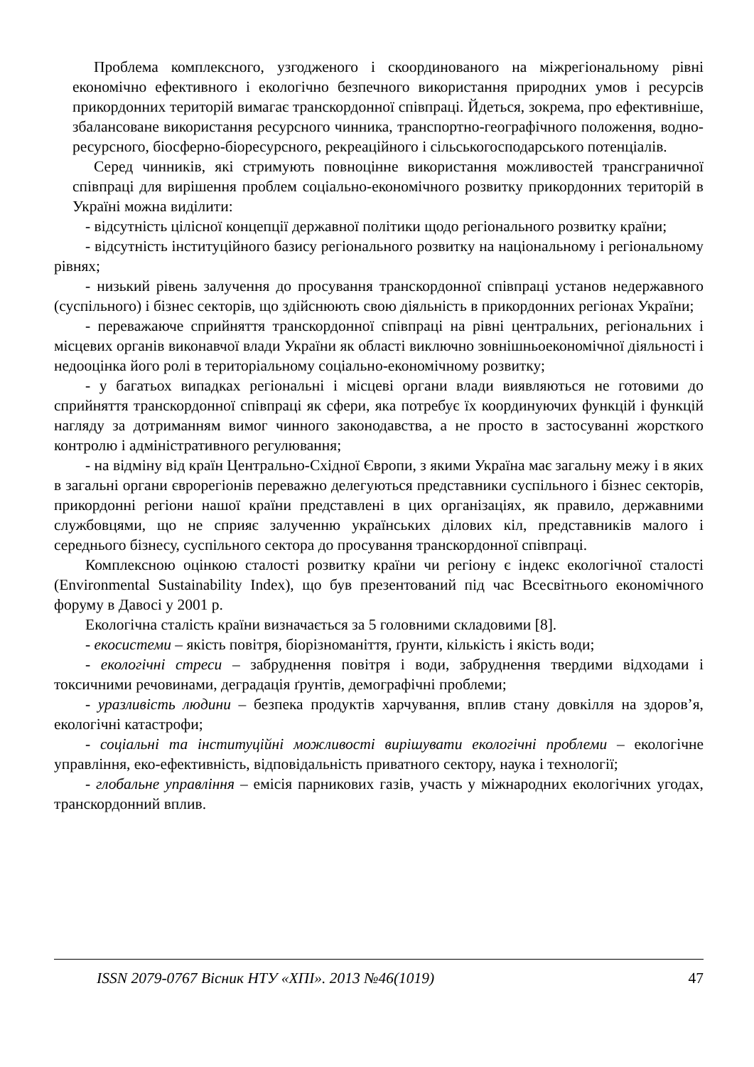Проблема комплексного, узгодженого і скоординованого на міжрегіональному рівні економічно ефективного і екологічно безпечного використання природних умов і ресурсів прикордонних територій вимагає транскордонної співпраці. Йдеться, зокрема, про ефективніше, збалансоване використання ресурсного чинника, транспортно-географічного положення, водно-ресурсного, біосферно-біоресурсного, рекреаційного і сільськогосподарського потенціалів.
Серед чинників, які стримують повноцінне використання можливостей трансграничної співпраці для вирішення проблем соціально-економічного розвитку прикордонних територій в Україні можна виділити:
- відсутність цілісної концепції державної політики щодо регіонального розвитку країни;
- відсутність інституційного базису регіонального розвитку на національному і регіональному рівнях;
- низький рівень залучення до просування транскордонної співпраці установ недержавного (суспільного) і бізнес секторів, що здійснюють свою діяльність в прикордонних регіонах України;
- переважаюче сприйняття транскордонної співпраці на рівні центральних, регіональних і місцевих органів виконавчої влади України як області виключно зовнішньоекономічної діяльності і недооцінка його ролі в територіальному соціально-економічному розвитку;
- у багатьох випадках регіональні і місцеві органи влади виявляються не готовими до сприйняття транскордонної співпраці як сфери, яка потребує їх координуючих функцій і функцій нагляду за дотриманням вимог чинного законодавства, а не просто в застосуванні жорсткого контролю і адміністративного регулювання;
- на відміну від країн Центрально-Східної Європи, з якими Україна має загальну межу і в яких в загальні органи єврорегіонів переважно делегуються представники суспільного і бізнес секторів, прикордонні регіони нашої країни представлені в цих організаціях, як правило, державними службовцями, що не сприяє залученню українських ділових кіл, представників малого і середнього бізнесу, суспільного сектора до просування транскордонної співпраці.
Комплексною оцінкою сталості розвитку країни чи регіону є індекс екологічної сталості (Environmental Sustainability Index), що був презентований під час Всесвітнього економічного форуму в Давосі у 2001 р.
Екологічна сталість країни визначається за 5 головними складовими [8].
- екосистеми – якість повітря, біорізноманіття, ґрунти, кількість і якість води;
- екологічні стреси – забруднення повітря і води, забруднення твердими відходами і токсичними речовинами, деградація ґрунтів, демографічні проблеми;
- уразливість людини – безпека продуктів харчування, вплив стану довкілля на здоров’я, екологічні катастрофи;
- соціальні та інституційні можливості вирішувати екологічні проблеми – екологічне управління, еко-ефективність, відповідальність приватного сектору, наука і технології;
- глобальне управління – емісія парникових газів, участь у міжнародних екологічних угодах, транскордонний вплив.
ISSN 2079-0767 Вісник НТУ «ХПІ». 2013 №46(1019) 47